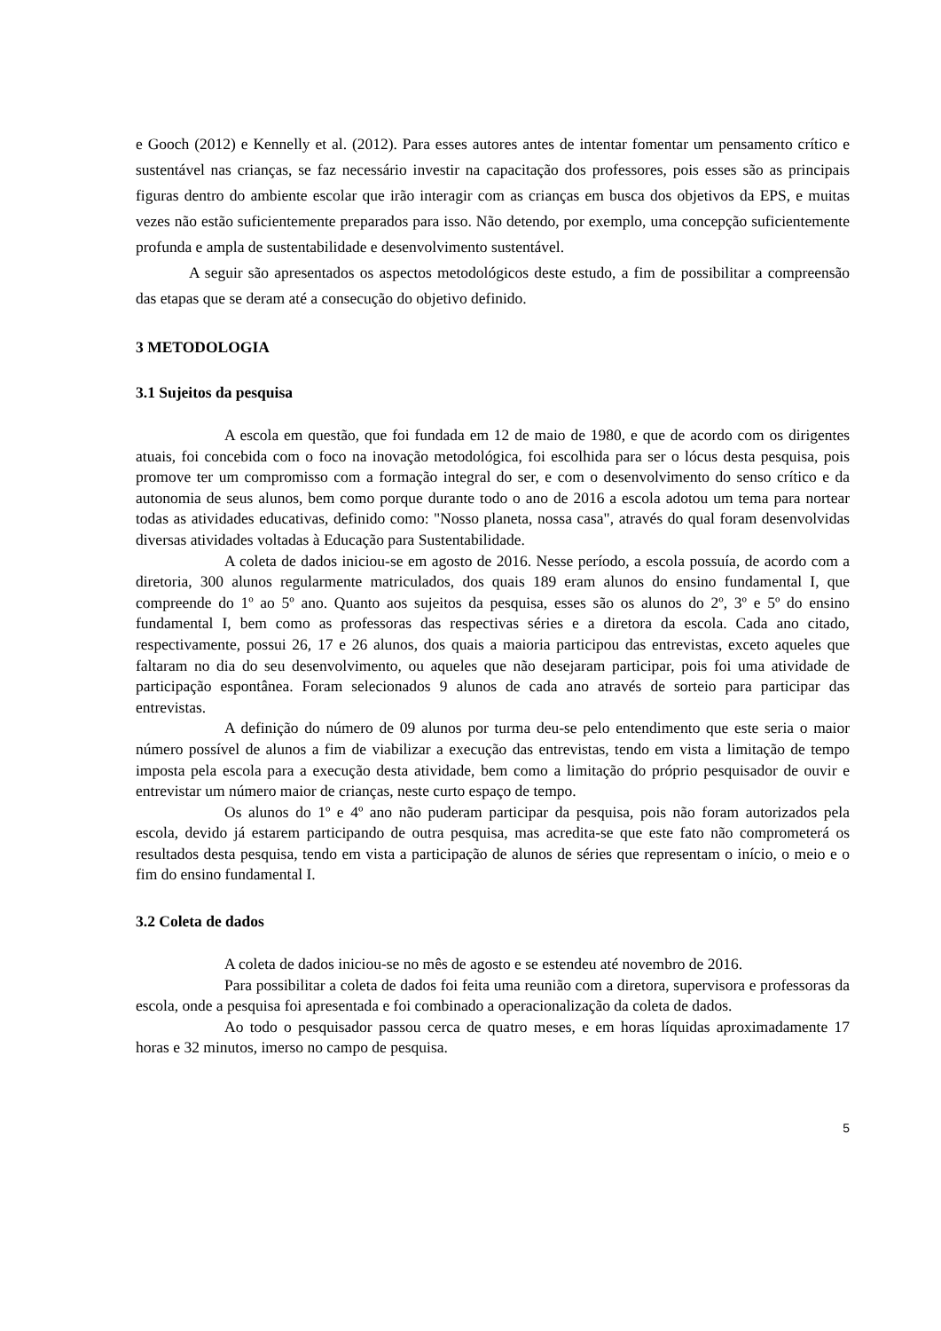e Gooch (2012) e Kennelly et al. (2012). Para esses autores antes de intentar fomentar um pensamento crítico e sustentável nas crianças, se faz necessário investir na capacitação dos professores, pois esses são as principais figuras dentro do ambiente escolar que irão interagir com as crianças em busca dos objetivos da EPS, e muitas vezes não estão suficientemente preparados para isso. Não detendo, por exemplo, uma concepção suficientemente profunda e ampla de sustentabilidade e desenvolvimento sustentável.
A seguir são apresentados os aspectos metodológicos deste estudo, a fim de possibilitar a compreensão das etapas que se deram até a consecução do objetivo definido.
3 METODOLOGIA
3.1 Sujeitos da pesquisa
A escola em questão, que foi fundada em 12 de maio de 1980, e que de acordo com os dirigentes atuais, foi concebida com o foco na inovação metodológica, foi escolhida para ser o lócus desta pesquisa, pois promove ter um compromisso com a formação integral do ser, e com o desenvolvimento do senso crítico e da autonomia de seus alunos, bem como porque durante todo o ano de 2016 a escola adotou um tema para nortear todas as atividades educativas, definido como: "Nosso planeta, nossa casa", através do qual foram desenvolvidas diversas atividades voltadas à Educação para Sustentabilidade.
A coleta de dados iniciou-se em agosto de 2016. Nesse período, a escola possuía, de acordo com a diretoria, 300 alunos regularmente matriculados, dos quais 189 eram alunos do ensino fundamental I, que compreende do 1º ao 5º ano. Quanto aos sujeitos da pesquisa, esses são os alunos do 2º, 3º e 5º do ensino fundamental I, bem como as professoras das respectivas séries e a diretora da escola. Cada ano citado, respectivamente, possui 26, 17 e 26 alunos, dos quais a maioria participou das entrevistas, exceto aqueles que faltaram no dia do seu desenvolvimento, ou aqueles que não desejaram participar, pois foi uma atividade de participação espontânea. Foram selecionados 9 alunos de cada ano através de sorteio para participar das entrevistas.
A definição do número de 09 alunos por turma deu-se pelo entendimento que este seria o maior número possível de alunos a fim de viabilizar a execução das entrevistas, tendo em vista a limitação de tempo imposta pela escola para a execução desta atividade, bem como a limitação do próprio pesquisador de ouvir e entrevistar um número maior de crianças, neste curto espaço de tempo.
Os alunos do 1º e 4º ano não puderam participar da pesquisa, pois não foram autorizados pela escola, devido já estarem participando de outra pesquisa, mas acredita-se que este fato não comprometerá os resultados desta pesquisa, tendo em vista a participação de alunos de séries que representam o início, o meio e o fim do ensino fundamental I.
3.2 Coleta de dados
A coleta de dados iniciou-se no mês de agosto e se estendeu até novembro de 2016.
Para possibilitar a coleta de dados foi feita uma reunião com a diretora, supervisora e professoras da escola, onde a pesquisa foi apresentada e foi combinado a operacionalização da coleta de dados.
Ao todo o pesquisador passou cerca de quatro meses, e em horas líquidas aproximadamente 17 horas e 32 minutos, imerso no campo de pesquisa.
5